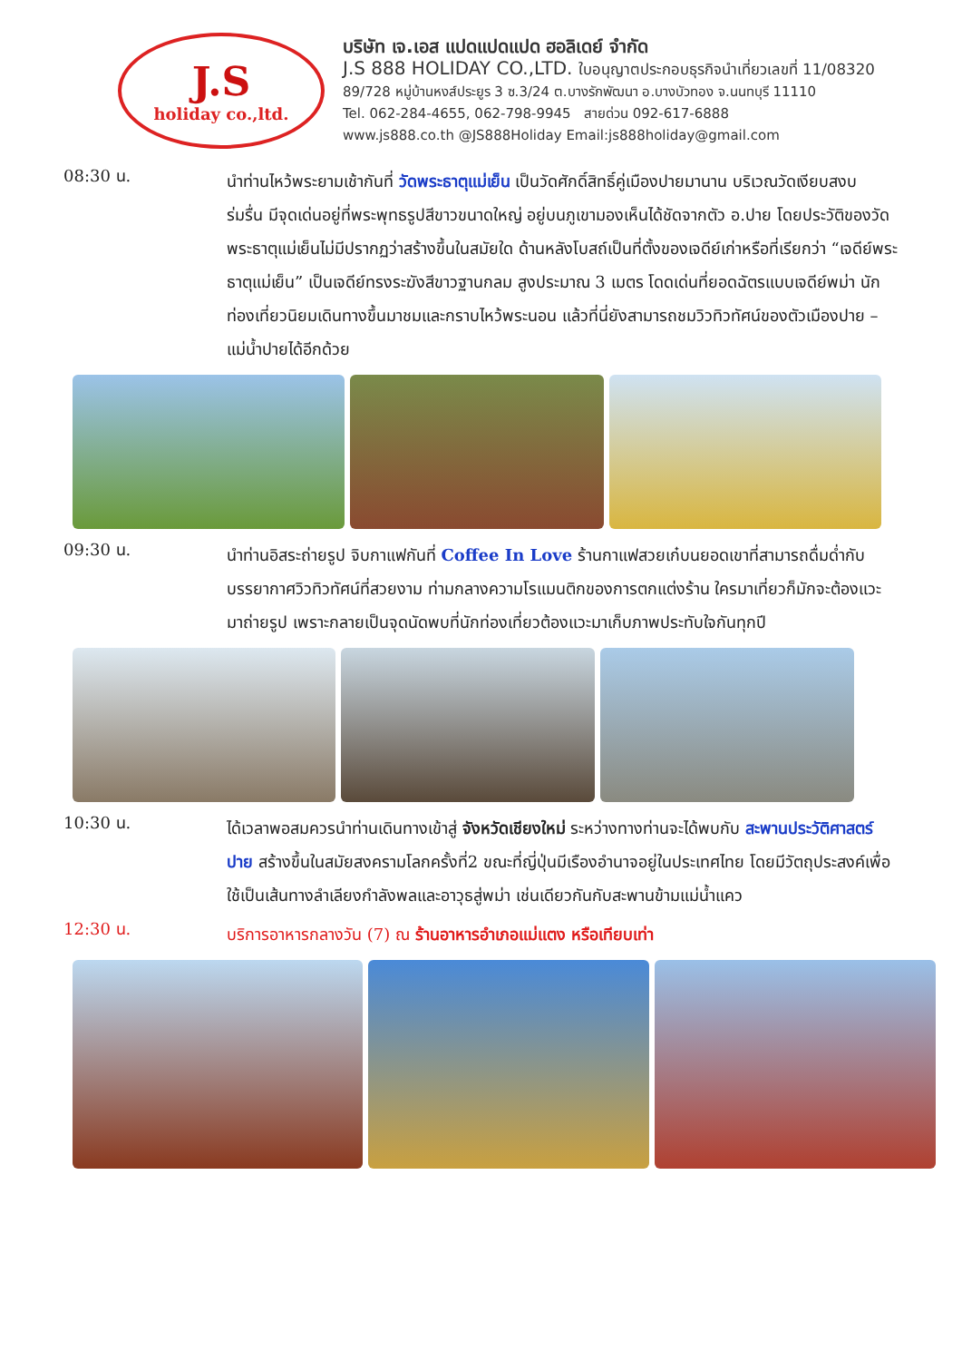J.S
holiday co.,ltd.
บริษัท เจ.เอส แปดแปดแปด ฮอลิเดย์ จำกัด
J.S 888 HOLIDAY CO.,LTD. ใบอนุญาตประกอบธุรกิจนำเที่ยวเลขที่ 11/08320
89/728 หมู่บ้านหงส์ประยูร 3 ซ.3/24 ต.บางรักพัฒนา อ.บางบัวทอง จ.นนทบุรี 11110
Tel. 062-284-4655, 062-798-9945 สายด่วน 092-617-6888
www.js888.co.th @JS888Holiday Email:js888holiday@gmail.com
08:30 น.
นำท่านไหว้พระยามเช้ากันที่ วัดพระธาตุแม่เย็น เป็นวัดศักดิ์สิทธิ์คู่เมืองปายมานาน บริเวณวัดเงียบสงบ ร่มรื่น มีจุดเด่นอยู่ที่พระพุทธรูปสีขาวขนาดใหญ่ อยู่บนภูเขามองเห็นได้ชัดจากตัว อ.ปาย โดยประวัติของวัดพระธาตุแม่เย็นไม่มีปรากฏว่าสร้างขึ้นในสมัยใด ด้านหลังโบสถ์เป็นที่ตั้งของเจดีย์เก่าหรือที่เรียกว่า “เจดีย์พระธาตุแม่เย็น” เป็นเจดีย์ทรงระฆังสีขาวฐานกลม สูงประมาณ 3 เมตร โดดเด่นที่ยอดฉัตรแบบเจดีย์พม่า นักท่องเที่ยวนิยมเดินทางขึ้นมาชมและกราบไหว้พระนอน แล้วที่นี่ยังสามารถชมวิวทิวทัศน์ของตัวเมืองปาย – แม่น้ำปายได้อีกด้วย
09:30 น.
นำท่านอิสระถ่ายรูป จิบกาแฟกันที่ Coffee In Love ร้านกาแฟสวยเก๋บนยอดเขาที่สามารถดื่มด่ำกับบรรยากาศวิวทิวทัศน์ที่สวยงาม ท่ามกลางความโรแมนติกของการตกแต่งร้าน ใครมาเที่ยวก็มักจะต้องแวะมาถ่ายรูป เพราะกลายเป็นจุดนัดพบที่นักท่องเที่ยวต้องแวะมาเก็บภาพประทับใจกันทุกปี
10:30 น.
ได้เวลาพอสมควรนำท่านเดินทางเข้าสู่ จังหวัดเชียงใหม่ ระหว่างทางท่านจะได้พบกับ สะพานประวัติศาสตร์ปาย สร้างขึ้นในสมัยสงครามโลกครั้งที่2 ขณะที่ญี่ปุ่นมีเรืองอำนาจอยู่ในประเทศไทย โดยมีวัตถุประสงค์เพื่อใช้เป็นเส้นทางลำเลียงกำลังพลและอาวุธสู่พม่า เช่นเดียวกันกับสะพานข้ามแม่น้ำแคว
12:30 น.
บริการอาหารกลางวัน (7) ณ ร้านอาหารอำเภอแม่แตง หรือเทียบเท่า